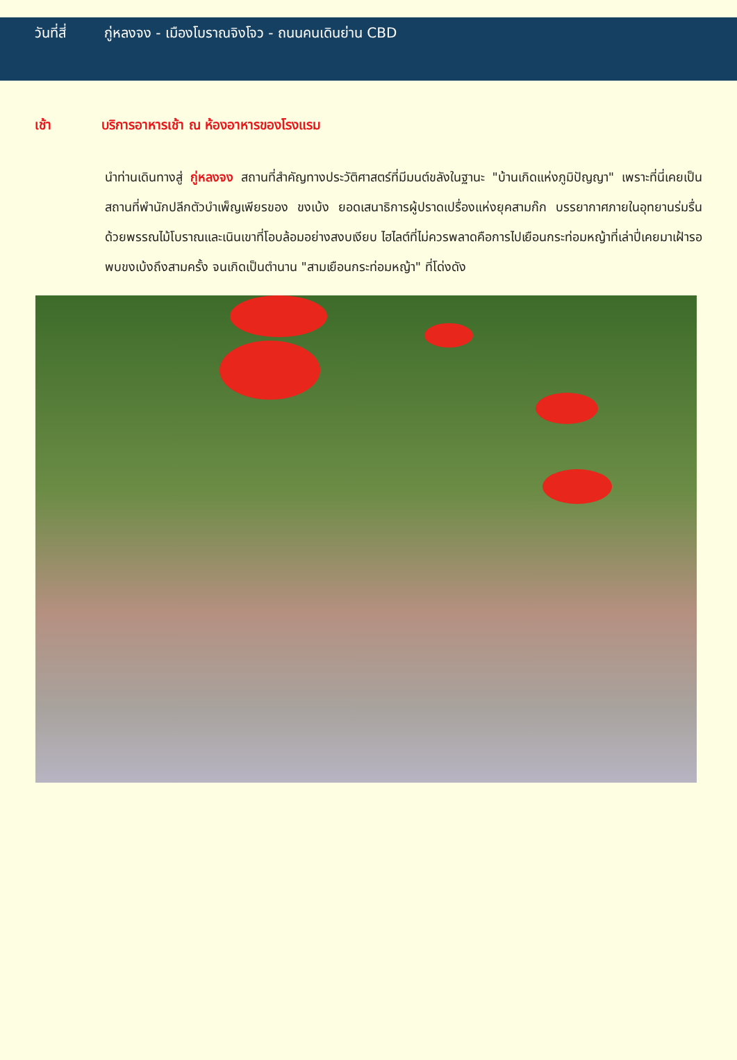วันที่สี่ กู่หลงจง - เมืองโบราณจิงโจว - ถนนคนเดินย่าน CBD
เช้า บริการอาหารเช้า ณ ห้องอาหารของโรงแรม
นำท่านเดินทางสู่ กู่หลงจง สถานที่สำคัญทางประวัติศาสตร์ที่มีมนต์ขลังในฐานะ "บ้านเกิดแห่งภูมิปัญญา" เพราะที่นี่เคยเป็นสถานที่พำนักปลีกตัวบำเพ็ญเพียรของ ขงเบ้ง ยอดเสนาธิการผู้ปราดเปรื่องแห่งยุคสามก๊ก บรรยากาศภายในอุทยานร่มรื่นด้วยพรรณไม้โบราณและเนินเขาที่โอบล้อมอย่างสงบเงียบ ไฮไลต์ที่ไม่ควรพลาดคือการไปเยือนกระท่อมหญ้าที่เล่าปี่เคยมาเฝ้ารอพบขงเบ้งถึงสามครั้ง จนเกิดเป็นตำนาน "สามเยือนกระท่อมหญ้า" ที่โด่งดัง